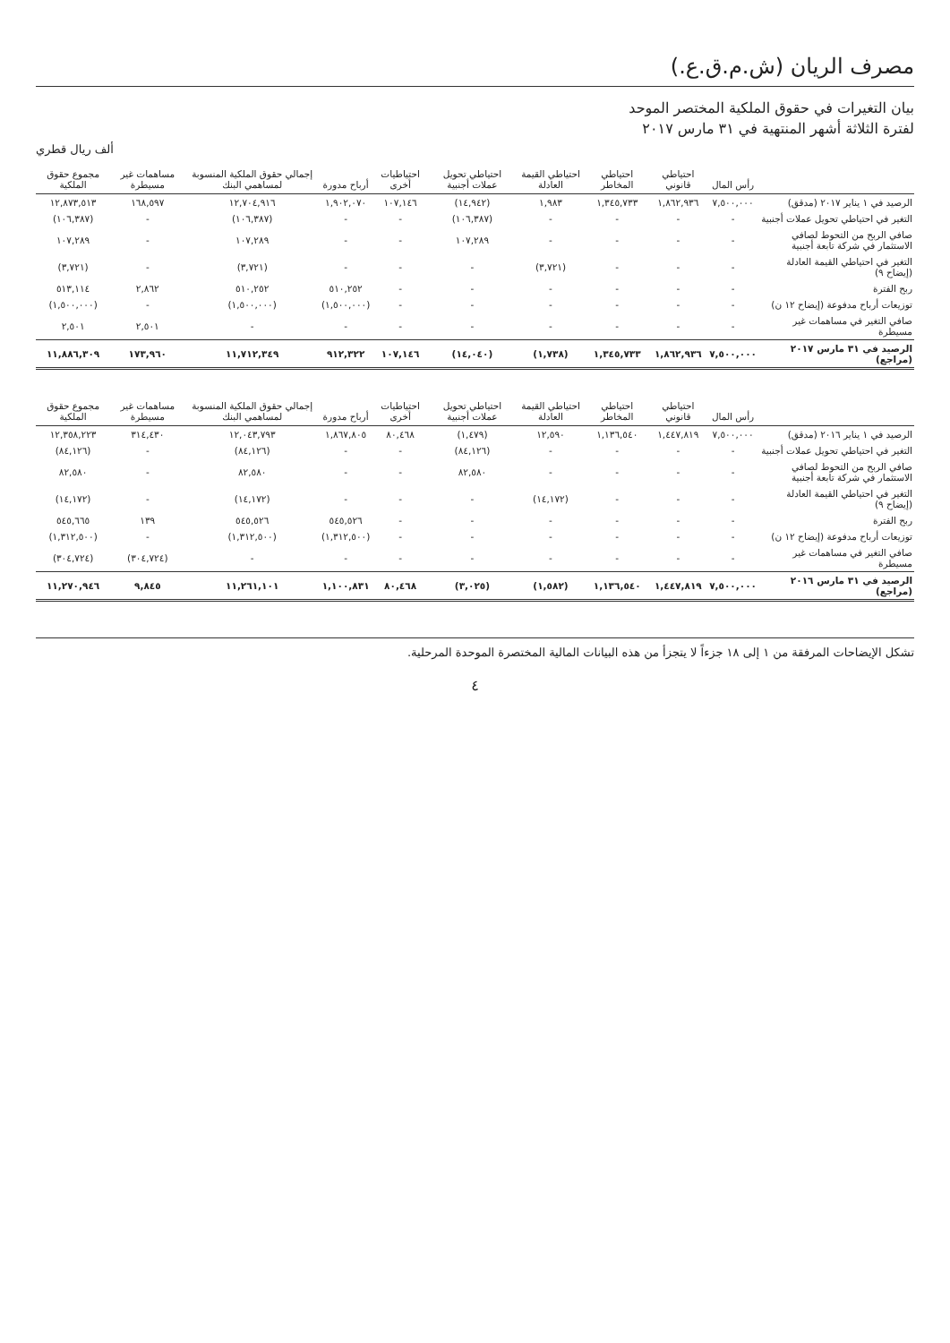مصرف الريان (ش.م.ق.ع.)
بيان التغيرات في حقوق الملكية المختصر الموحد
لفترة الثلاثة أشهر المنتهية في ٣١ مارس ٢٠١٧
ألف ريال قطري
| | رأس المال | احتياطي قانوني | احتياطي المخاطر | احتياطي القيمة العادلة | احتياطي تحويل عملات أجنبية | احتياطيات أخرى | أرباح مدورة | إجمالي حقوق الملكية المنسوبة لمساهمي البنك | مساهمات غير مسيطرة | مجموع حقوق الملكية |
| --- | --- | --- | --- | --- | --- | --- | --- | --- | --- | --- |
| الرصيد في ١ يناير ٢٠١٧ (مدقق) | ٧,٥٠٠,٠٠٠ | ١,٨٦٢,٩٣٦ | ١,٣٤٥,٧٣٣ | ١,٩٨٣ | (١٤,٩٤٢) | ١٠٧,١٤٦ | ١,٩٠٢,٠٧٠ | ١٢,٧٠٤,٩١٦ | ١٦٨,٥٩٧ | ١٢,٨٧٣,٥١٣ |
| التغير في احتياطي تحويل عملات أجنبية | - | - | - | - | (١٠٦,٣٨٧) | - | - | (١٠٦,٣٨٧) | - | (١٠٦,٣٨٧) |
| صافي الربح من التحوط لصافي الاستثمار في شركة تابعة أجنبية | - | - | - | - | ١٠٧,٢٨٩ | - | - | ١٠٧,٢٨٩ | - | ١٠٧,٢٨٩ |
| التغير في احتياطي القيمة العادلة (إيضاح ٩) | - | - | - | (٣,٧٢١) | - | - | - | (٣,٧٢١) | - | (٣,٧٢١) |
| ربح الفترة | - | - | - | - | - | - | ٥١٠,٢٥٢ | ٥١٠,٢٥٢ | ٢,٨٦٢ | ٥١٣,١١٤ |
| توزيعات أرباح مدفوعة (إيضاح ١٢ ن) | - | - | - | - | - | - | (١,٥٠٠,٠٠٠) | (١,٥٠٠,٠٠٠) | - | (١,٥٠٠,٠٠٠) |
| صافي التغير في مساهمات غير مسيطرة | - | - | - | - | - | - | - | - | ٢,٥٠١ | ٢,٥٠١ |
| الرصيد في ٣١ مارس ٢٠١٧ (مراجع) | ٧,٥٠٠,٠٠٠ | ١,٨٦٢,٩٣٦ | ١,٣٤٥,٧٣٣ | (١,٧٣٨) | (١٤,٠٤٠) | ١٠٧,١٤٦ | ٩١٢,٣٢٢ | ١١,٧١٢,٣٤٩ | ١٧٣,٩٦٠ | ١١,٨٨٦,٣٠٩ |
| | رأس المال | احتياطي قانوني | احتياطي المخاطر | احتياطي القيمة العادلة | احتياطي تحويل عملات أجنبية | احتياطيات أخرى | أرباح مدورة | إجمالي حقوق الملكية المنسوبة لمساهمي البنك | مساهمات غير مسيطرة | مجموع حقوق الملكية |
| الرصيد في ١ يناير ٢٠١٦ (مدقق) | ٧,٥٠٠,٠٠٠ | ١,٤٤٧,٨١٩ | ١,١٣٦,٥٤٠ | ١٢,٥٩٠ | (١,٤٧٩) | ٨٠,٤٦٨ | ١,٨٦٧,٨٠٥ | ١٢,٠٤٣,٧٩٣ | ٣١٤,٤٣٠ | ١٢,٣٥٨,٢٢٣ |
| التغير في احتياطي تحويل عملات أجنبية | - | - | - | - | (٨٤,١٢٦) | - | - | (٨٤,١٢٦) | - | (٨٤,١٢٦) |
| صافي الربح من التحوط لصافي الاستثمار في شركة تابعة أجنبية | - | - | - | - | ٨٢,٥٨٠ | - | - | ٨٢,٥٨٠ | - | ٨٢,٥٨٠ |
| التغير في احتياطي القيمة العادلة (إيضاح ٩) | - | - | - | (١٤,١٧٢) | - | - | - | (١٤,١٧٢) | - | (١٤,١٧٢) |
| ربح الفترة | - | - | - | - | - | - | ٥٤٥,٥٢٦ | ٥٤٥,٥٢٦ | ١٣٩ | ٥٤٥,٦٦٥ |
| توزيعات أرباح مدفوعة (إيضاح ١٢ ن) | - | - | - | - | - | - | (١,٣١٢,٥٠٠) | (١,٣١٢,٥٠٠) | - | (١,٣١٢,٥٠٠) |
| صافي التغير في مساهمات غير مسيطرة | - | - | - | - | - | - | - | - | (٣٠٤,٧٢٤) | (٣٠٤,٧٢٤) |
| الرصيد في ٣١ مارس ٢٠١٦ (مراجع) | ٧,٥٠٠,٠٠٠ | ١,٤٤٧,٨١٩ | ١,١٣٦,٥٤٠ | (١,٥٨٢) | (٣,٠٢٥) | ٨٠,٤٦٨ | ١,١٠٠,٨٣١ | ١١,٢٦١,١٠١ | ٩,٨٤٥ | ١١,٢٧٠,٩٤٦ |
تشكل الإيضاحات المرفقة من ١ إلى ١٨ جزءاً لا يتجزأ من هذه البيانات المالية المختصرة الموحدة المرحلية.
٤